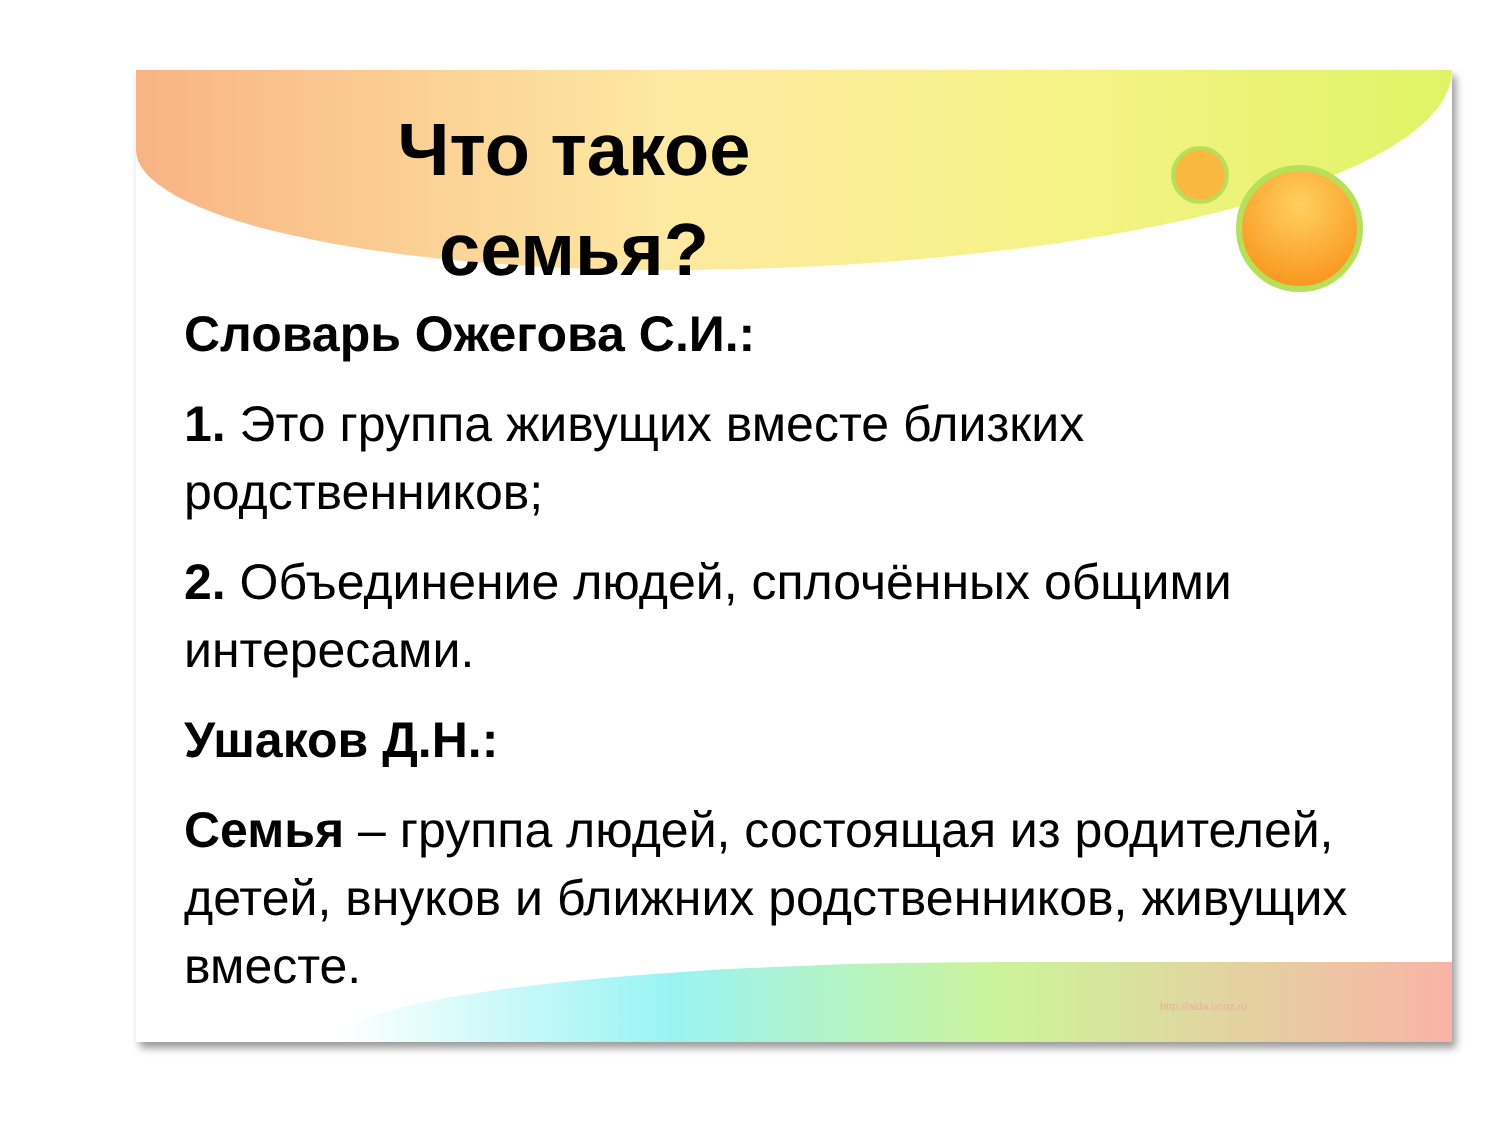Что такое семья?
Словарь Ожегова С.И.:
1. Это группа живущих вместе близких родственников;
2. Объединение людей, сплочённых общими интересами.
Ушаков Д.Н.:
Семья – группа людей, состоящая из родителей, детей, внуков и ближних родственников, живущих вместе.
http://aida.ucoz.ru